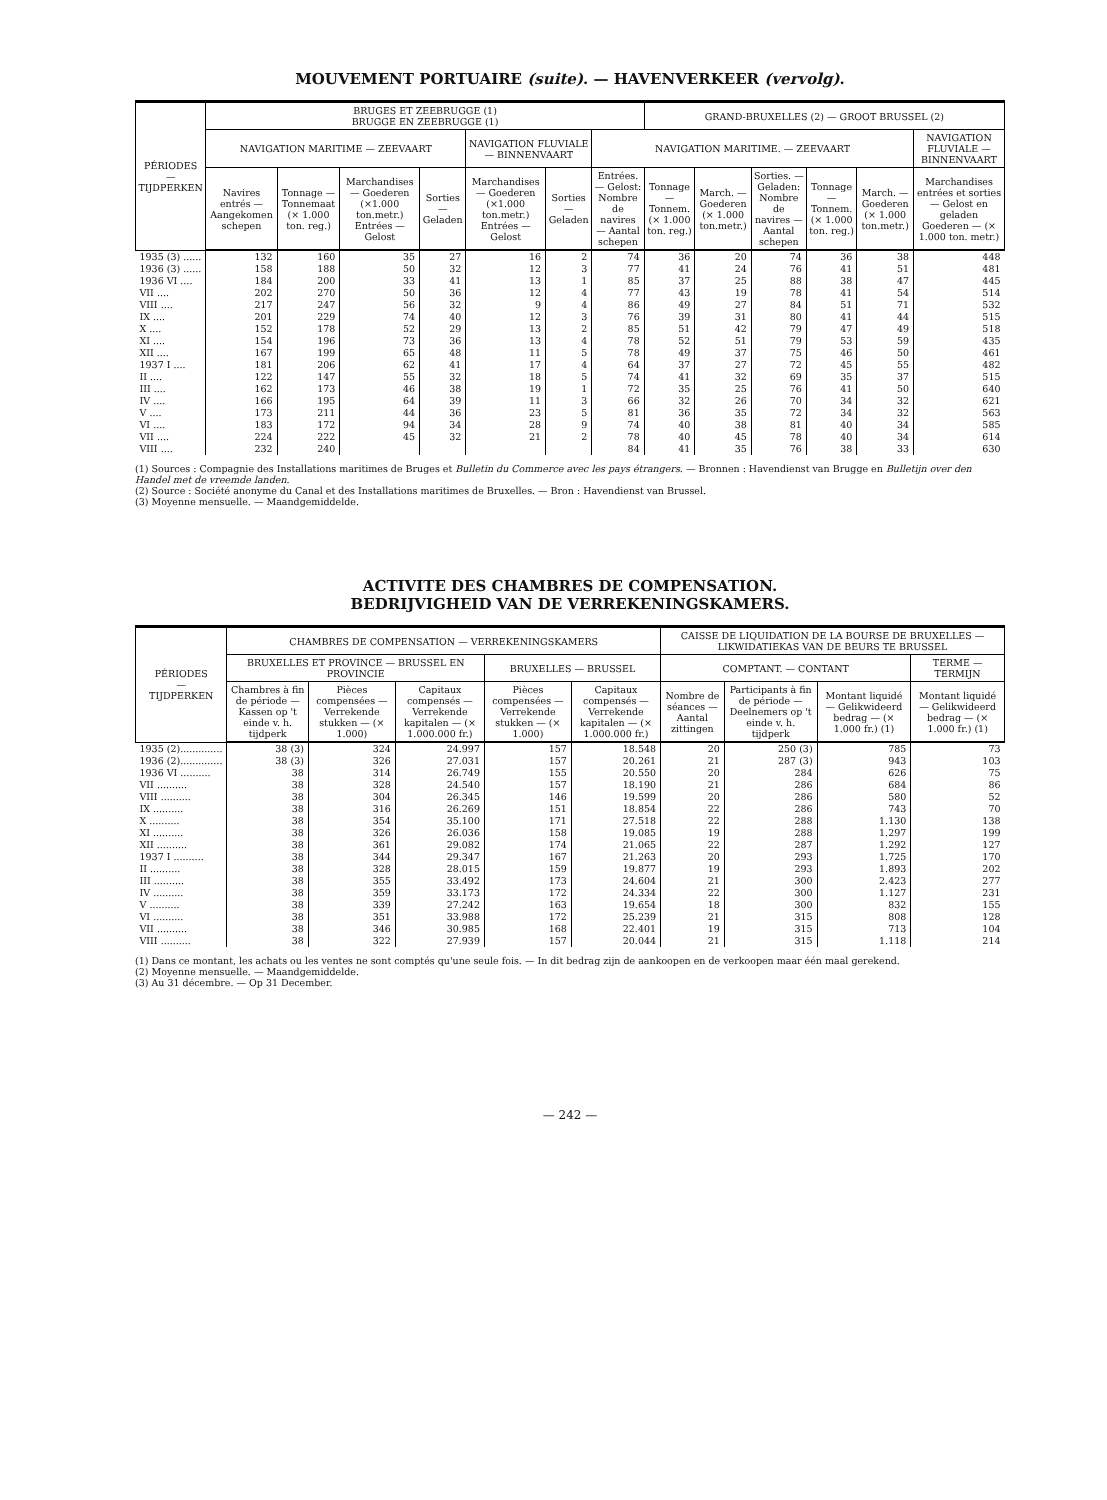MOUVEMENT PORTUAIRE (suite). — HAVENVERKEER (vervolg).
| PÉRIODES — TIJDPERKEN | BRUGES ET ZEEBRUGGE (1) BRUGGE EN ZEEBRUGGE (1) | | | | | | | GRAND-BRUXELLES (2) — GROOT BRUSSEL (2) | | | | | |
| --- | --- | --- | --- | --- | --- | --- | --- | --- | --- | --- | --- | --- | --- |
| | NAVIGATION MARITIME — ZEEVAART | | | | NAVIGATION FLUVIALE — BINNENVAART | | NAVIGATION MARITIME. — ZEEVAART | | | | | | NAVIGATION FLUVIALE — BINNENVAART |
| | Navires entrés — Aangekomen schepen | Tonnage — Tonnemaat (× 1.000 ton. reg.) | Marchandises — Goederen (×1.000 ton.metr.) Entrées — Gelost | Sorties — Geladen | Marchandises — Goederen (×1.000 ton.metr.) Entrées — Gelost | Sorties — Geladen | Entrées. — Gelost: Nombre de navires — Aantal schepen | Tonnage — Tonnem. (× 1.000 ton. reg.) | March. — Goederen (× 1.000 ton.metr.) | Sorties. — Geladen: Nombre de navires — Aantal schepen | Tonnage — Tonnem. (× 1.000 ton. reg.) | March. — Goederen (× 1.000 ton.metr.) | Marchandises entrées et sorties — Gelost en geladen Goederen — (× 1.000 ton. metr.) |
| 1935 (3) ...... | 132 | 160 | 35 | 27 | 16 | 2 | 74 | 36 | 20 | 74 | 36 | 38 | 448 |
| 1936 (3) ...... | 158 | 188 | 50 | 32 | 12 | 3 | 77 | 41 | 24 | 76 | 41 | 51 | 481 |
| 1936 VI .... | 184 | 200 | 33 | 41 | 13 | 1 | 85 | 37 | 25 | 88 | 38 | 47 | 445 |
| VII .... | 202 | 270 | 50 | 36 | 12 | 4 | 77 | 43 | 19 | 78 | 41 | 54 | 514 |
| VIII .... | 217 | 247 | 56 | 32 | 9 | 4 | 86 | 49 | 27 | 84 | 51 | 71 | 532 |
| IX .... | 201 | 229 | 74 | 40 | 12 | 3 | 76 | 39 | 31 | 80 | 41 | 44 | 515 |
| X .... | 152 | 178 | 52 | 29 | 13 | 2 | 85 | 51 | 42 | 79 | 47 | 49 | 518 |
| XI .... | 154 | 196 | 73 | 36 | 13 | 4 | 78 | 52 | 51 | 79 | 53 | 59 | 435 |
| XII .... | 167 | 199 | 65 | 48 | 11 | 5 | 78 | 49 | 37 | 75 | 46 | 50 | 461 |
| 1937 I .... | 181 | 206 | 62 | 41 | 17 | 4 | 64 | 37 | 27 | 72 | 45 | 55 | 482 |
| II .... | 122 | 147 | 55 | 32 | 18 | 5 | 74 | 41 | 32 | 69 | 35 | 37 | 515 |
| III .... | 162 | 173 | 46 | 38 | 19 | 1 | 72 | 35 | 25 | 76 | 41 | 50 | 640 |
| IV .... | 166 | 195 | 64 | 39 | 11 | 3 | 66 | 32 | 26 | 70 | 34 | 32 | 621 |
| V .... | 173 | 211 | 44 | 36 | 23 | 5 | 81 | 36 | 35 | 72 | 34 | 32 | 563 |
| VI .... | 183 | 172 | 94 | 34 | 28 | 9 | 74 | 40 | 38 | 81 | 40 | 34 | 585 |
| VII .... | 224 | 222 | 45 | 32 | 21 | 2 | 78 | 40 | 45 | 78 | 40 | 34 | 614 |
| VIII .... | 232 | 240 | | | | | 84 | 41 | 35 | 76 | 38 | 33 | 630 |
(1) Sources : Compagnie des Installations maritimes de Bruges et Bulletin du Commerce avec les pays étrangers. — Bronnen : Havendienst van Brugge en Bulletijn over den Handel met de vreemde landen.
(2) Source : Société anonyme du Canal et des Installations maritimes de Bruxelles. — Bron : Havendienst van Brussel.
(3) Moyenne mensuelle. — Maandgemiddelde.
ACTIVITE DES CHAMBRES DE COMPENSATION.
BEDRIJVIGHEID VAN DE VERREKENINGSKAMERS.
| PÉRIODES — TIJDPERKEN | CHAMBRES DE COMPENSATION — VERREKENINGSKAMERS | | | | | CAISSE DE LIQUIDATION DE LA BOURSE DE BRUXELLES — LIKWIDATIEKAS VAN DE BEURS TE BRUSSEL | | | |
| --- | --- | --- | --- | --- | --- | --- | --- | --- | --- |
| | BRUXELLES ET PROVINCE — BRUSSEL EN PROVINCIE | | | BRUXELLES — BRUSSEL | | COMPTANT. — CONTANT | | | TERME — TERMIJN |
| | Chambres à fin de période — Kassen op 't einde v. h. tijdperk | Pièces compensées — Verrekende stukken — (× 1.000) | Capitaux compensés — Verrekende kapitalen — (× 1.000.000 fr.) | Pièces compensées — Verrekende stukken — (× 1.000) | Capitaux compensés — Verrekende kapitalen — (× 1.000.000 fr.) | Nombre de séances — Aantal zittingen | Participants à fin de période — Deelnemers op 't einde v. h. tijdperk | Montant liquidé — Gelikwideerd bedrag — (× 1.000 fr.) (1) | Montant liquidé — Gelikwideerd bedrag — (× 1.000 fr.) (1) |
| 1935 (2).............. | 38 (3) | 324 | 24.997 | 157 | 18.548 | 20 | 250 (3) | 785 | 73 |
| 1936 (2).............. | 38 (3) | 326 | 27.031 | 157 | 20.261 | 21 | 287 (3) | 943 | 103 |
| 1936 VI .......... | 38 | 314 | 26.749 | 155 | 20.550 | 20 | 284 | 626 | 75 |
| VII .......... | 38 | 328 | 24.540 | 157 | 18.190 | 21 | 286 | 684 | 86 |
| VIII .......... | 38 | 304 | 26.345 | 146 | 19.599 | 20 | 286 | 580 | 52 |
| IX .......... | 38 | 316 | 26.269 | 151 | 18.854 | 22 | 286 | 743 | 70 |
| X .......... | 38 | 354 | 35.100 | 171 | 27.518 | 22 | 288 | 1.130 | 138 |
| XI .......... | 38 | 326 | 26.036 | 158 | 19.085 | 19 | 288 | 1.297 | 199 |
| XII .......... | 38 | 361 | 29.082 | 174 | 21.065 | 22 | 287 | 1.292 | 127 |
| 1937 I .......... | 38 | 344 | 29.347 | 167 | 21.263 | 20 | 293 | 1.725 | 170 |
| II .......... | 38 | 328 | 28.015 | 159 | 19.877 | 19 | 293 | 1.893 | 202 |
| III .......... | 38 | 355 | 33.492 | 173 | 24.604 | 21 | 300 | 2.423 | 277 |
| IV .......... | 38 | 359 | 33.173 | 172 | 24.334 | 22 | 300 | 1.127 | 231 |
| V .......... | 38 | 339 | 27.242 | 163 | 19.654 | 18 | 300 | 832 | 155 |
| VI .......... | 38 | 351 | 33.988 | 172 | 25.239 | 21 | 315 | 808 | 128 |
| VII .......... | 38 | 346 | 30.985 | 168 | 22.401 | 19 | 315 | 713 | 104 |
| VIII .......... | 38 | 322 | 27.939 | 157 | 20.044 | 21 | 315 | 1.118 | 214 |
(1) Dans ce montant, les achats ou les ventes ne sont comptés qu'une seule fois. — In dit bedrag zijn de aankoopen en de verkoopen maar één maal gerekend.
(2) Moyenne mensuelle. — Maandgemiddelde.
(3) Au 31 décembre. — Op 31 December.
— 242 —